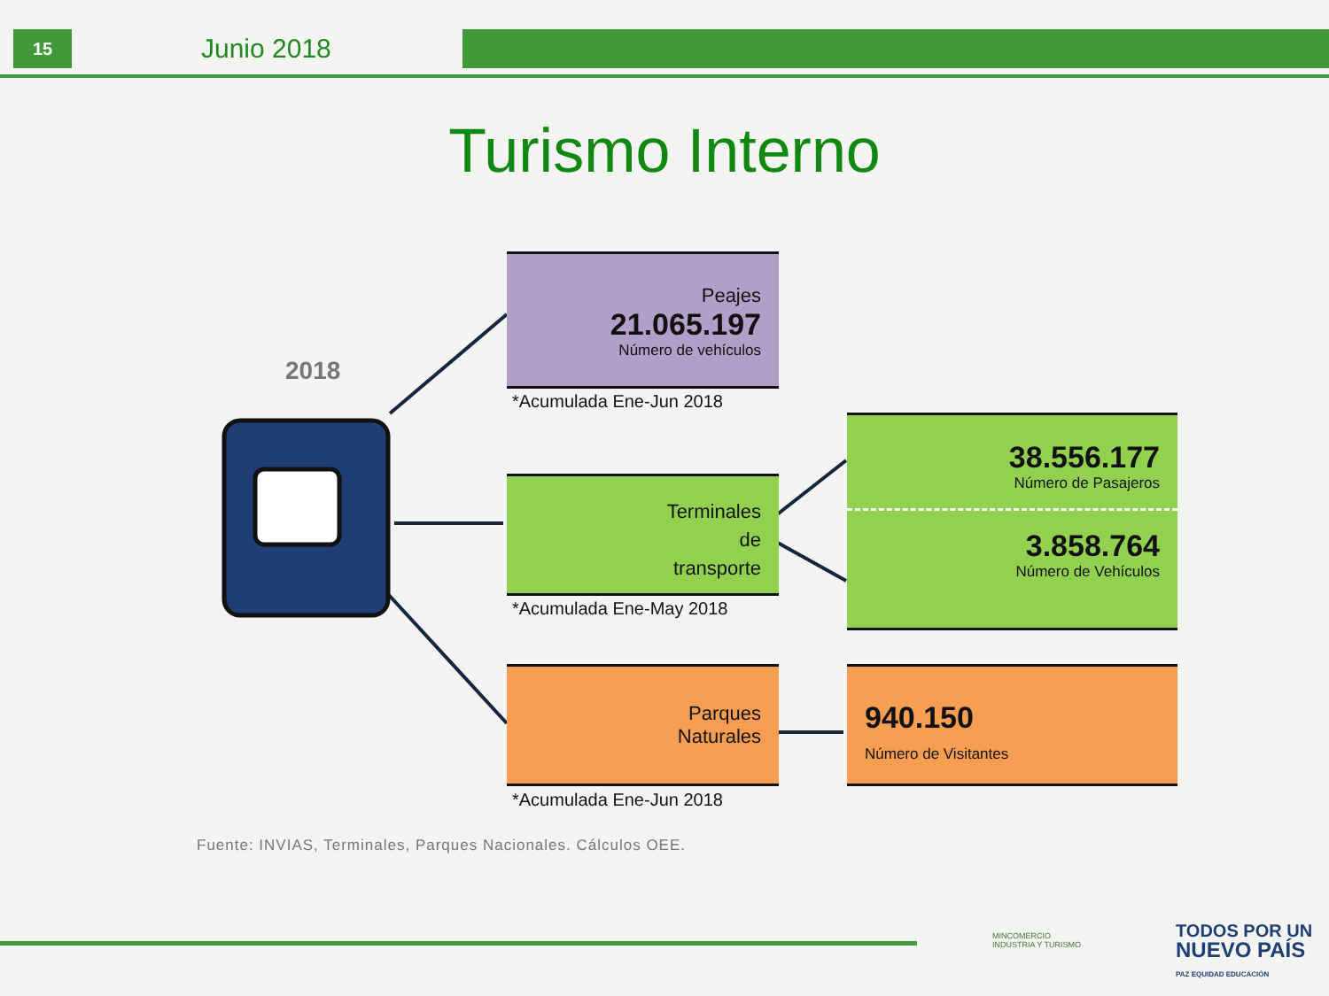15
Junio 2018
Turismo Interno
2018
Peajes
21.065.197
Número de vehículos
*Acumulada Ene-Jun 2018
Terminales
de
transporte
*Acumulada Ene-May 2018
38.556.177
Número de Pasajeros
3.858.764
Número de Vehículos
Parques
Naturales
*Acumulada Ene-Jun 2018
940.150
Número de Visitantes
Fuente: INVIAS, Terminales, Parques Nacionales. Cálculos OEE.
MINCOMERCIO
INDUSTRIA Y TURISMO
TODOS POR UN
NUEVO PAÍS
PAZ EQUIDAD EDUCACIÓN